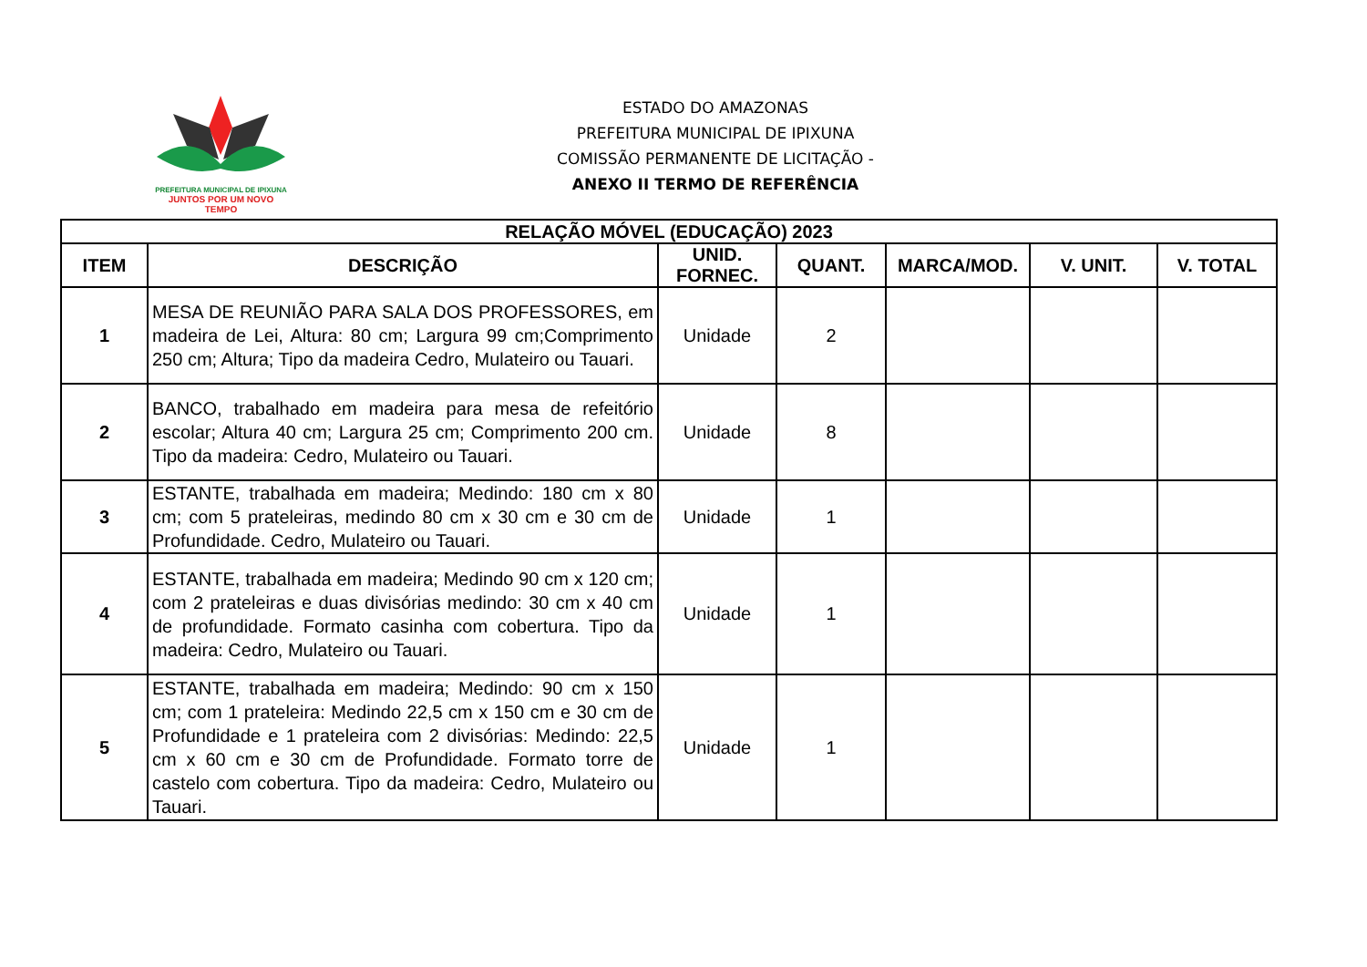PREFEITURA MUNICIPAL DE IPIXUNA
JUNTOS POR UM NOVO TEMPO
ESTADO DO AMAZONAS
PREFEITURA MUNICIPAL DE IPIXUNA
COMISSÃO PERMANENTE DE LICITAÇÃO -
ANEXO II TERMO DE REFERÊNCIA
| RELAÇÃO MÓVEL (EDUCAÇÃO) 2023 | | | | | | |
| --- | --- | --- | --- | --- | --- | --- |
| ITEM | DESCRIÇÃO | UNID. FORNEC. | QUANT. | MARCA/MOD. | V. UNIT. | V. TOTAL |
| 1 | MESA DE REUNIÃO PARA SALA DOS PROFESSORES, em madeira de Lei, Altura: 80 cm; Largura 99 cm;Comprimento 250 cm; Altura; Tipo da madeira Cedro, Mulateiro ou Tauari. | Unidade | 2 | | | |
| 2 | BANCO, trabalhado em madeira para mesa de refeitório escolar; Altura 40 cm; Largura 25 cm; Comprimento 200 cm. Tipo da madeira: Cedro, Mulateiro ou Tauari. | Unidade | 8 | | | |
| 3 | ESTANTE, trabalhada em madeira; Medindo: 180 cm x 80 cm; com 5 prateleiras, medindo 80 cm x 30 cm e 30 cm de Profundidade. Cedro, Mulateiro ou Tauari. | Unidade | 1 | | | |
| 4 | ESTANTE, trabalhada em madeira; Medindo 90 cm x 120 cm; com 2 prateleiras e duas divisórias medindo: 30 cm x 40 cm de profundidade. Formato casinha com cobertura. Tipo da madeira: Cedro, Mulateiro ou Tauari. | Unidade | 1 | | | |
| 5 | ESTANTE, trabalhada em madeira; Medindo: 90 cm x 150 cm; com 1 prateleira: Medindo 22,5 cm x 150 cm e 30 cm de Profundidade e 1 prateleira com 2 divisórias: Medindo: 22,5 cm x 60 cm e 30 cm de Profundidade. Formato torre de castelo com cobertura. Tipo da madeira: Cedro, Mulateiro ou Tauari. | Unidade | 1 | | | |